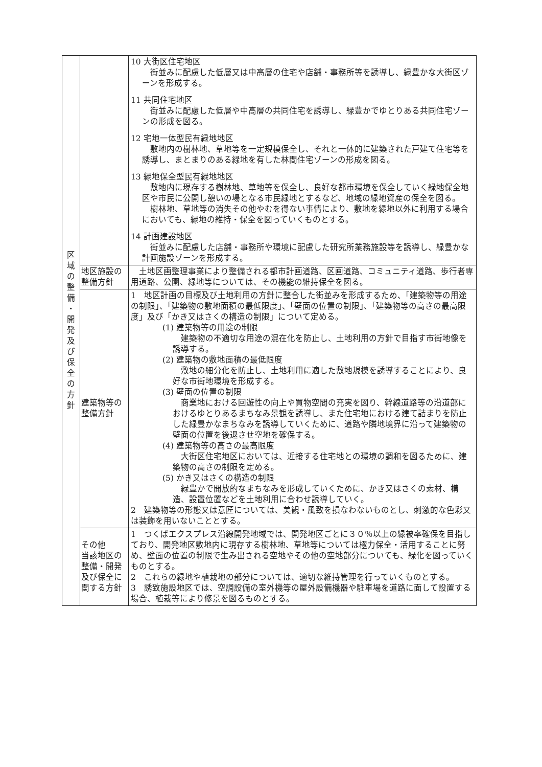| 区 域 の 整 備 ・ 開 発 及 び 保 全 の 方 針 | | 10 大街区住宅地区 街並みに配慮した低層又は中高層の住宅や店舗・事務所等を誘導し、緑豊かな大街区ゾーンを形成する。 11 共同住宅地区 街並みに配慮した低層や中高層の共同住宅を誘導し、緑豊かでゆとりある共同住宅ゾーンの形成を図る。 12 宅地一体型民有緑地地区 敷地内の樹林地、草地等を一定規模保全し、それと一体的に建築された戸建て住宅等を誘導し、まとまりのある緑地を有した林間住宅ゾーンの形成を図る。 13 緑地保全型民有緑地地区 敷地内に現存する樹林地、草地等を保全し、良好な都市環境を保全していく緑地保全地区や市民に公開し憩いの場となる市民緑地とするなど、地域の緑地資産の保全を図る。 樹林地、草地等の消失その他やむを得ない事情により、敷地を緑地以外に利用する場合においても、緑地の維持・保全を図っていくものとする。 14 計画建設地区 街並みに配慮した店舗・事務所や環境に配慮した研究所業務施設等を誘導し、緑豊かな計画施設ゾーンを形成する。 |
| | 地区施設の 整備方針 | 土地区画整理事業により整備される都市計画道路、区画道路、コミュニティ道路、歩行者専用道路、公園、緑地等については、その機能の維持保全を図る。 |
| | 建築物等の 整備方針 | 1 地区計画の目標及び土地利用の方針に整合した街並みを形成するため、「建築物等の用途の制限」、「建築物の敷地面積の最低限度」、「壁面の位置の制限」、「建築物等の高さの最高限度」及び「かき又はさくの構造の制限」について定める。 (1) 建築物等の用途の制限 建築物の不適切な用途の混在化を防止し、土地利用の方針で目指す市街地像を誘導する。 (2) 建築物の敷地面積の最低限度 敷地の細分化を防止し、土地利用に適した敷地規模を誘導することにより、良好な市街地環境を形成する。 (3) 壁面の位置の制限 商業地における回遊性の向上や買物空間の充実を図り、幹線道路等の沿道部におけるゆとりあるまちなみ景観を誘導し、また住宅地における建て詰まりを防止した緑豊かなまちなみを誘導していくために、道路や隣地境界に沿って建築物の壁面の位置を後退させ空地を確保する。 (4) 建築物等の高さの最高限度 大街区住宅地区においては、近接する住宅地との環境の調和を図るために、建築物の高さの制限を定める。 (5) かき又はさくの構造の制限 緑豊かで開放的なまちなみを形成していくために、かき又はさくの素材、構造、設置位置などを土地利用に合わせ誘導していく。 2 建築物等の形態又は意匠については、美観・風致を損なわないものとし、刺激的な色彩又は装飾を用いないこととする。 |
| | その他 当該地区の 整備・開発 及び保全に 関する方針 | 1 つくばエクスプレス沿線開発地域では、開発地区ごとに３０％以上の緑被率確保を目指しており、開発地区敷地内に現存する樹林地、草地等については極力保全・活用することに努め、壁面の位置の制限で生み出される空地やその他の空地部分についても、緑化を図っていくものとする。 2 これらの緑地や植栽地の部分については、適切な維持管理を行っていくものとする。 3 誘致施設地区では、空調設備の室外機等の屋外設備機器や駐車場を道路に面して設置する場合、植栽等により修景を図るものとする。 |